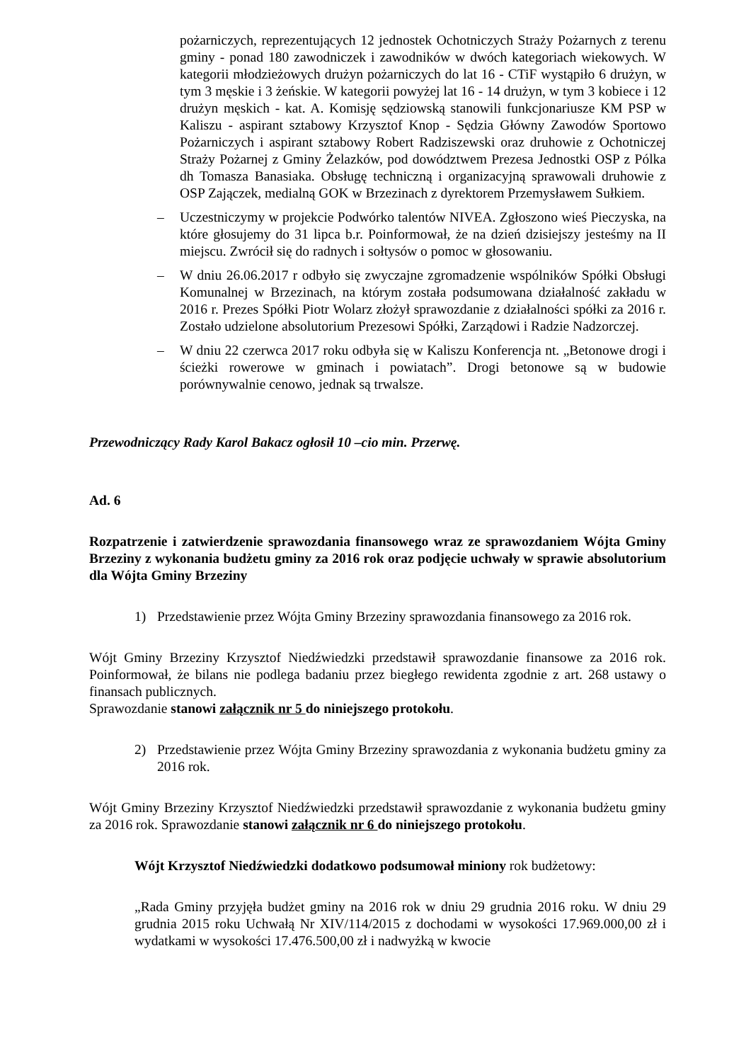pożarniczych, reprezentujących 12 jednostek Ochotniczych Straży Pożarnych z terenu gminy - ponad 180 zawodniczek i zawodników w dwóch kategoriach wiekowych. W kategorii młodzieżowych drużyn pożarniczych do lat 16 - CTiF wystąpiło 6 drużyn, w tym 3 męskie i 3 żeńskie. W kategorii powyżej lat 16 - 14 drużyn, w tym 3 kobiece i 12 drużyn męskich - kat. A. Komisję sędziowską stanowili funkcjonariusze KM PSP w Kaliszu - aspirant sztabowy Krzysztof Knop - Sędzia Główny Zawodów Sportowo Pożarniczych i aspirant sztabowy Robert Radziszewski oraz druhowie z Ochotniczej Straży Pożarnej z Gminy Żelazków, pod dowództwem Prezesa Jednostki OSP z Pólka dh Tomasza Banasiaka. Obsługę techniczną i organizacyjną sprawowali druhowie z OSP Zajączek, medialną GOK w Brzezinach z dyrektorem Przemysławem Sułkiem.
– Uczestniczymy w projekcie Podwórko talentów NIVEA. Zgłoszono wieś Pieczyska, na które głosujemy do 31 lipca b.r. Poinformował, że na dzień dzisiejszy jesteśmy na II miejscu. Zwrócił się do radnych i sołtysów o pomoc w głosowaniu.
– W dniu 26.06.2017 r odbyło się zwyczajne zgromadzenie wspólników Spółki Obsługi Komunalnej w Brzezinach, na którym została podsumowana działalność zakładu w 2016 r. Prezes Spółki Piotr Wolarz złożył sprawozdanie z działalności spółki za 2016 r. Zostało udzielone absolutorium Prezesowi Spółki, Zarządowi i Radzie Nadzorczej.
– W dniu 22 czerwca 2017 roku odbyła się w Kaliszu Konferencja nt. „Betonowe drogi i ścieżki rowerowe w gminach i powiatach”. Drogi betonowe są w budowie porównywalnie cenowo, jednak są trwalsze.
Przewodniczący Rady Karol Bakacz ogłosił 10 –cio min. Przerwę.
Ad. 6
Rozpatrzenie i zatwierdzenie sprawozdania finansowego wraz ze sprawozdaniem Wójta Gminy Brzeziny z wykonania budżetu gminy za 2016 rok oraz podjęcie uchwały w sprawie absolutorium dla Wójta Gminy Brzeziny
1) Przedstawienie przez Wójta Gminy Brzeziny sprawozdania finansowego za 2016 rok.
Wójt Gminy Brzeziny Krzysztof Niedźwiedzki przedstawił sprawozdanie finansowe za 2016 rok. Poinformował, że bilans nie podlega badaniu przez biegłego rewidenta zgodnie z art. 268 ustawy o finansach publicznych.
Sprawozdanie stanowi załącznik nr 5 do niniejszego protokołu.
2) Przedstawienie przez Wójta Gminy Brzeziny sprawozdania z wykonania budżetu gminy za 2016 rok.
Wójt Gminy Brzeziny Krzysztof Niedźwiedzki przedstawił sprawozdanie z wykonania budżetu gminy za 2016 rok. Sprawozdanie stanowi załącznik nr 6 do niniejszego protokołu.
Wójt Krzysztof Niedźwiedzki dodatkowo podsumował miniony rok budżetowy:
„Rada Gminy przyjęła budżet gminy na 2016 rok w dniu 29 grudnia 2016 roku. W dniu 29 grudnia 2015 roku Uchwałą Nr XIV/114/2015 z dochodami w wysokości 17.969.000,00 zł i wydatkami w wysokości 17.476.500,00 zł i nadwyżką w kwocie